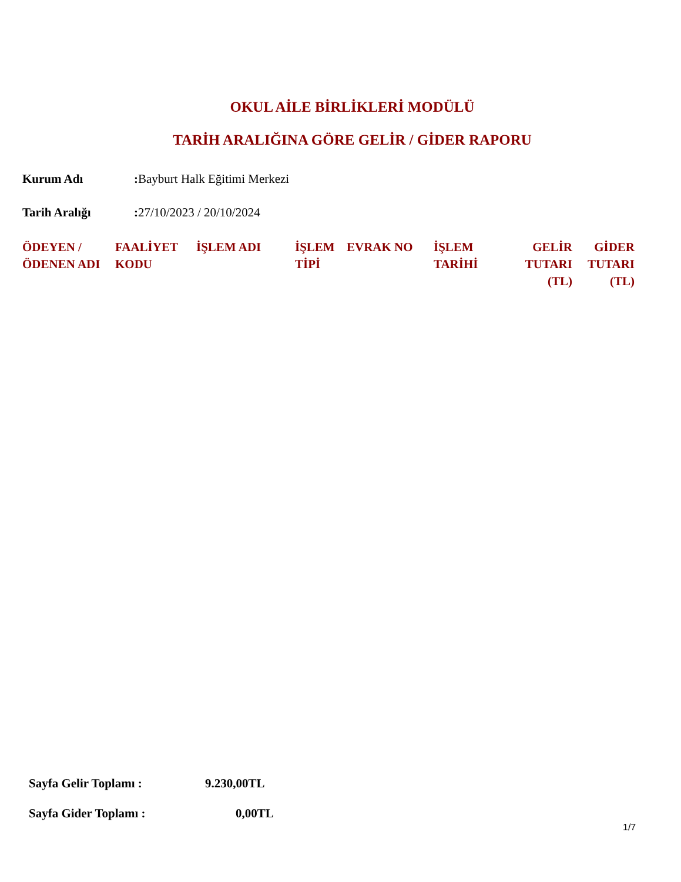OKUL AİLE BİRLİKLERİ MODÜLÜ
TARİH ARALIĞINA GÖRE GELİR / GİDER RAPORU
Kurum Adı: Bayburt Halk Eğitimi Merkezi
Tarih Aralığı: 27/10/2023 / 20/10/2024
| ÖDEYEN / ÖDENEN ADI | FAALİYET KODU | İŞLEM ADI | İŞLEM TİPİ | EVRAK NO | İŞLEM TARİHİ | GELİR TUTARI (TL) | GİDER TUTARI (TL) |
| --- | --- | --- | --- | --- | --- | --- | --- |
Sayfa Gelir Toplamı : 9.230,00TL
Sayfa Gider Toplamı : 0,00TL
1/7